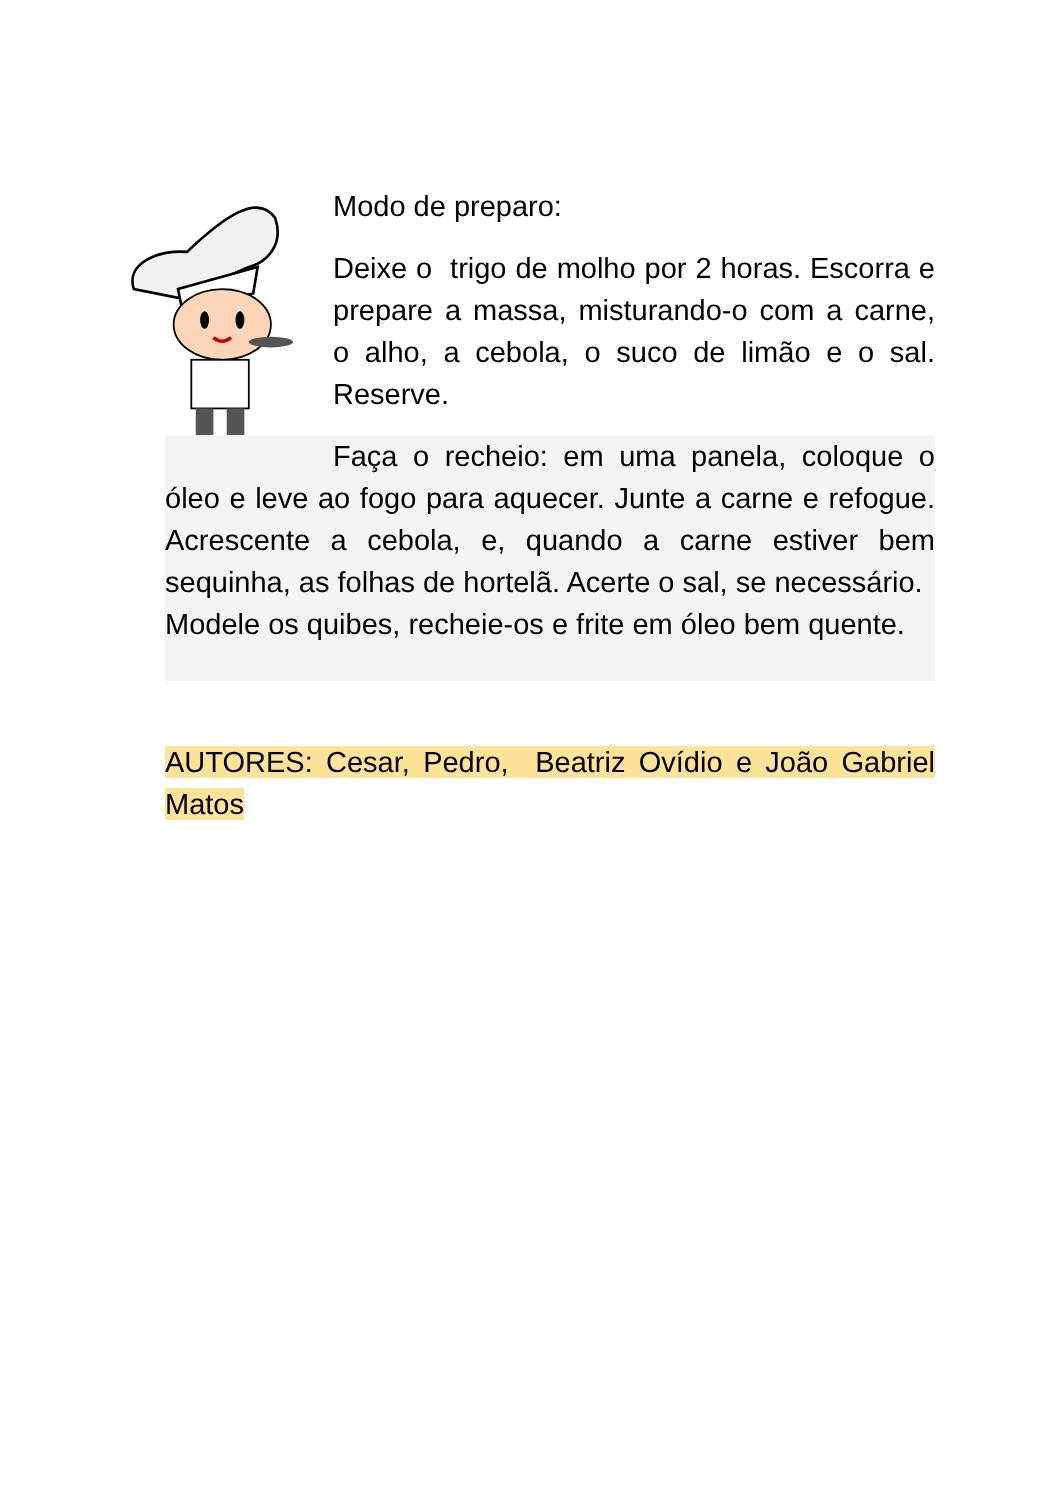Modo de preparo:
Deixe o trigo de molho por 2 horas. Escorra e prepare a massa, misturando-o com a carne, o alho, a cebola, o suco de limão e o sal. Reserve.
Faça o recheio: em uma panela, coloque o óleo e leve ao fogo para aquecer. Junte a carne e refogue. Acrescente a cebola, e, quando a carne estiver bem sequinha, as folhas de hortelã. Acerte o sal, se necessário.
Modele os quibes, recheie-os e frite em óleo bem quente.
AUTORES: Cesar, Pedro, Beatriz Ovídio e João Gabriel Matos